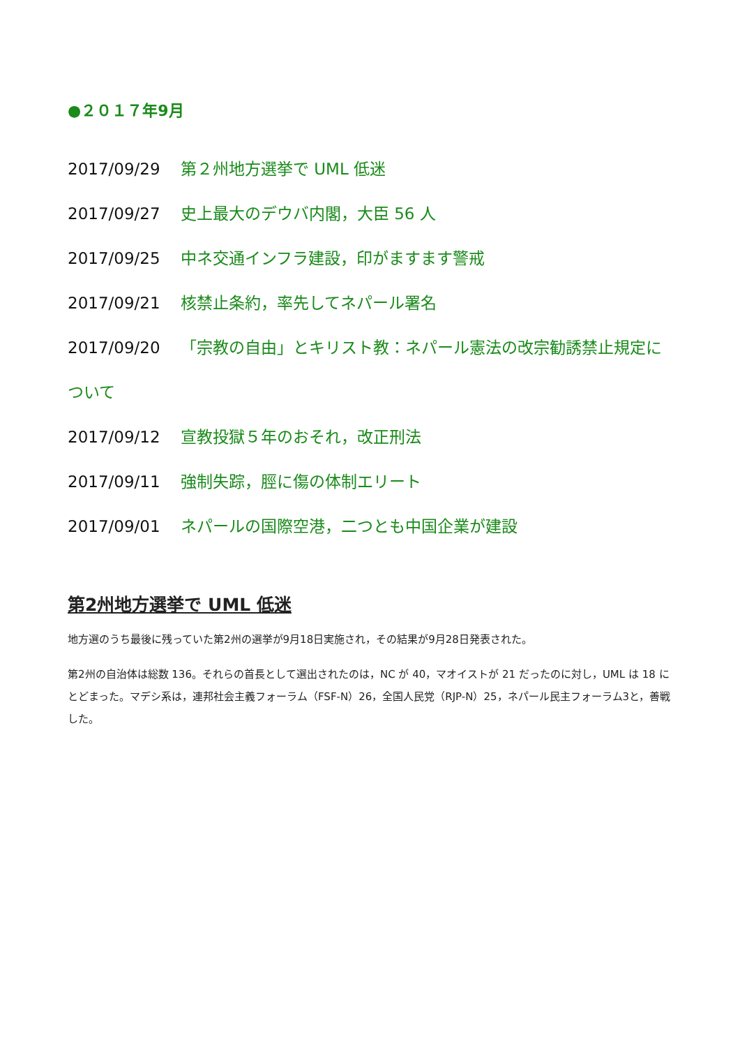●２０１７年9月
2017/09/29 第２州地方選挙で UML 低迷
2017/09/27 史上最大のデウバ内閣，大臣 56 人
2017/09/25 中ネ交通インフラ建設，印がますます警戒
2017/09/21 核禁止条約，率先してネパール署名
2017/09/20 「宗教の自由」とキリスト教：ネパール憲法の改宗勧誘禁止規定について
2017/09/12 宣教投獄５年のおそれ，改正刑法
2017/09/11 強制失踪，脛に傷の体制エリート
2017/09/01 ネパールの国際空港，二つとも中国企業が建設
第2州地方選挙で UML 低迷
地方選のうち最後に残っていた第2州の選挙が9月18日実施され，その結果が9月28日発表された。
第2州の自治体は総数 136。それらの首長として選出されたのは，NC が 40，マオイストが 21 だったのに対し，UML は 18 にとどまった。マデシ系は，連邦社会主義フォーラム（FSF-N）26，全国人民党（RJP-N）25，ネパール民主フォーラム3と，善戦した。